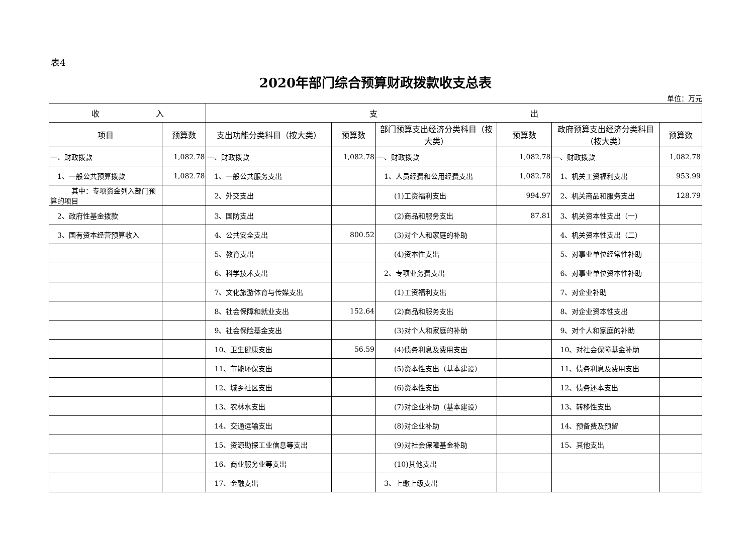表4
2020年部门综合预算财政拨款收支总表
单位：万元
| 收 入 | | 支 出 | | | | | |
| --- | --- | --- | --- | --- | --- | --- | --- |
| 项目 | 预算数 | 支出功能分类科目（按大类） | 预算数 | 部门预算支出经济分类科目（按大类） | 预算数 | 政府预算支出经济分类科目（按大类） | 预算数 |
| 一、财政拨款 | 1,082.78 | 一、财政拨款 | 1,082.78 | 一、财政拨款 | 1,082.78 | 一、财政拨款 | 1,082.78 |
| 1、一般公共预算拨款 | 1,082.78 | 1、一般公共服务支出 | | 1、人员经费和公用经费支出 | 1,082.78 | 1、机关工资福利支出 | 953.99 |
| 其中：专项资金列入部门预算的项目 | | 2、外交支出 | | (1)工资福利支出 | 994.97 | 2、机关商品和服务支出 | 128.79 |
| 2、政府性基金拨款 | | 3、国防支出 | | (2)商品和服务支出 | 87.81 | 3、机关资本性支出（一） | |
| 3、国有资本经营预算收入 | | 4、公共安全支出 | 800.52 | (3)对个人和家庭的补助 | | 4、机关资本性支出（二） | |
| | | 5、教育支出 | | (4)资本性支出 | | 5、对事业单位经常性补助 | |
| | | 6、科学技术支出 | | 2、专项业务费支出 | | 6、对事业单位资本性补助 | |
| | | 7、文化旅游体育与传媒支出 | | (1)工资福利支出 | | 7、对企业补助 | |
| | | 8、社会保障和就业支出 | 152.64 | (2)商品和服务支出 | | 8、对企业资本性支出 | |
| | | 9、社会保险基金支出 | | (3)对个人和家庭的补助 | | 9、对个人和家庭的补助 | |
| | | 10、卫生健康支出 | 56.59 | (4)债务利息及费用支出 | | 10、对社会保障基金补助 | |
| | | 11、节能环保支出 | | (5)资本性支出（基本建设） | | 11、债务利息及费用支出 | |
| | | 12、城乡社区支出 | | (6)资本性支出 | | 12、债务还本支出 | |
| | | 13、农林水支出 | | (7)对企业补助（基本建设） | | 13、转移性支出 | |
| | | 14、交通运输支出 | | (8)对企业补助 | | 14、预备费及预留 | |
| | | 15、资源勘探工业信息等支出 | | (9)对社会保障基金补助 | | 15、其他支出 | |
| | | 16、商业服务业等支出 | | (10)其他支出 | | | |
| | | 17、金融支出 | | 3、上缴上级支出 | | | |